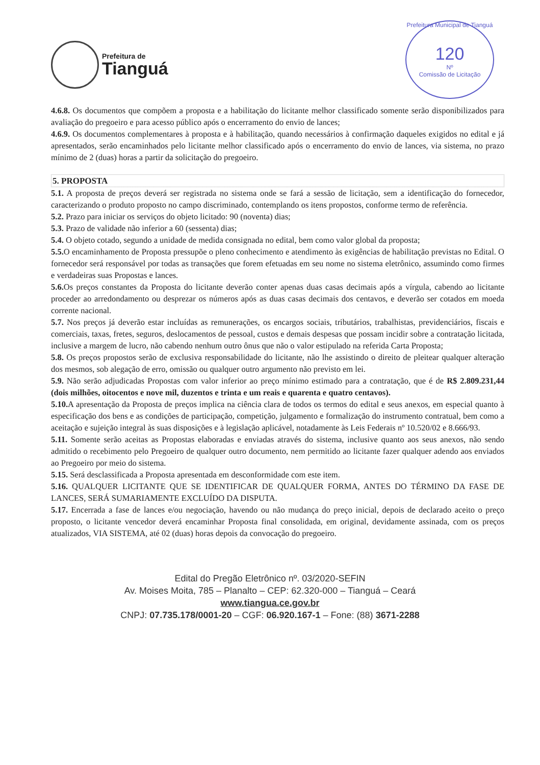Prefeitura de
Tianguá
Prefeitura Municipal de Tianguá
120
Nº
Comissão de Licitação
4.6.8. Os documentos que compõem a proposta e a habilitação do licitante melhor classificado somente serão disponibilizados para avaliação do pregoeiro e para acesso público após o encerramento do envio de lances;
4.6.9. Os documentos complementares à proposta e à habilitação, quando necessários à confirmação daqueles exigidos no edital e já apresentados, serão encaminhados pelo licitante melhor classificado após o encerramento do envio de lances, via sistema, no prazo mínimo de 2 (duas) horas a partir da solicitação do pregoeiro.
5. PROPOSTA
5.1. A proposta de preços deverá ser registrada no sistema onde se fará a sessão de licitação, sem a identificação do fornecedor, caracterizando o produto proposto no campo discriminado, contemplando os itens propostos, conforme termo de referência.
5.2. Prazo para iniciar os serviços do objeto licitado: 90 (noventa) dias;
5.3. Prazo de validade não inferior a 60 (sessenta) dias;
5.4. O objeto cotado, segundo a unidade de medida consignada no edital, bem como valor global da proposta;
5.5. O encaminhamento de Proposta pressupõe o pleno conhecimento e atendimento às exigências de habilitação previstas no Edital. O fornecedor será responsável por todas as transações que forem efetuadas em seu nome no sistema eletrônico, assumindo como firmes e verdadeiras suas Propostas e lances.
5.6. Os preços constantes da Proposta do licitante deverão conter apenas duas casas decimais após a vírgula, cabendo ao licitante proceder ao arredondamento ou desprezar os números após as duas casas decimais dos centavos, e deverão ser cotados em moeda corrente nacional.
5.7. Nos preços já deverão estar incluídas as remunerações, os encargos sociais, tributários, trabalhistas, previdenciários, fiscais e comerciais, taxas, fretes, seguros, deslocamentos de pessoal, custos e demais despesas que possam incidir sobre a contratação licitada, inclusive a margem de lucro, não cabendo nenhum outro ônus que não o valor estipulado na referida Carta Proposta;
5.8. Os preços propostos serão de exclusiva responsabilidade do licitante, não lhe assistindo o direito de pleitear qualquer alteração dos mesmos, sob alegação de erro, omissão ou qualquer outro argumento não previsto em lei.
5.9. Não serão adjudicadas Propostas com valor inferior ao preço mínimo estimado para a contratação, que é de R$ 2.809.231,44 (dois milhões, oitocentos e nove mil, duzentos e trinta e um reais e quarenta e quatro centavos).
5.10. A apresentação da Proposta de preços implica na ciência clara de todos os termos do edital e seus anexos, em especial quanto à especificação dos bens e as condições de participação, competição, julgamento e formalização do instrumento contratual, bem como a aceitação e sujeição integral às suas disposições e à legislação aplicável, notadamente às Leis Federais nº 10.520/02 e 8.666/93.
5.11. Somente serão aceitas as Propostas elaboradas e enviadas através do sistema, inclusive quanto aos seus anexos, não sendo admitido o recebimento pelo Pregoeiro de qualquer outro documento, nem permitido ao licitante fazer qualquer adendo aos enviados ao Pregoeiro por meio do sistema.
5.15. Será desclassificada a Proposta apresentada em desconformidade com este item.
5.16. QUALQUER LICITANTE QUE SE IDENTIFICAR DE QUALQUER FORMA, ANTES DO TÉRMINO DA FASE DE LANCES, SERÁ SUMARIAMENTE EXCLUÍDO DA DISPUTA.
5.17. Encerrada a fase de lances e/ou negociação, havendo ou não mudança do preço inicial, depois de declarado aceito o preço proposto, o licitante vencedor deverá encaminhar Proposta final consolidada, em original, devidamente assinada, com os preços atualizados, VIA SISTEMA, até 02 (duas) horas depois da convocação do pregoeiro.
Edital do Pregão Eletrônico nº. 03/2020-SEFIN
Av. Moises Moita, 785 – Planalto – CEP: 62.320-000 – Tianguá – Ceará
www.tiangua.ce.gov.br
CNPJ: 07.735.178/0001-20 – CGF: 06.920.167-1 – Fone: (88) 3671-2288